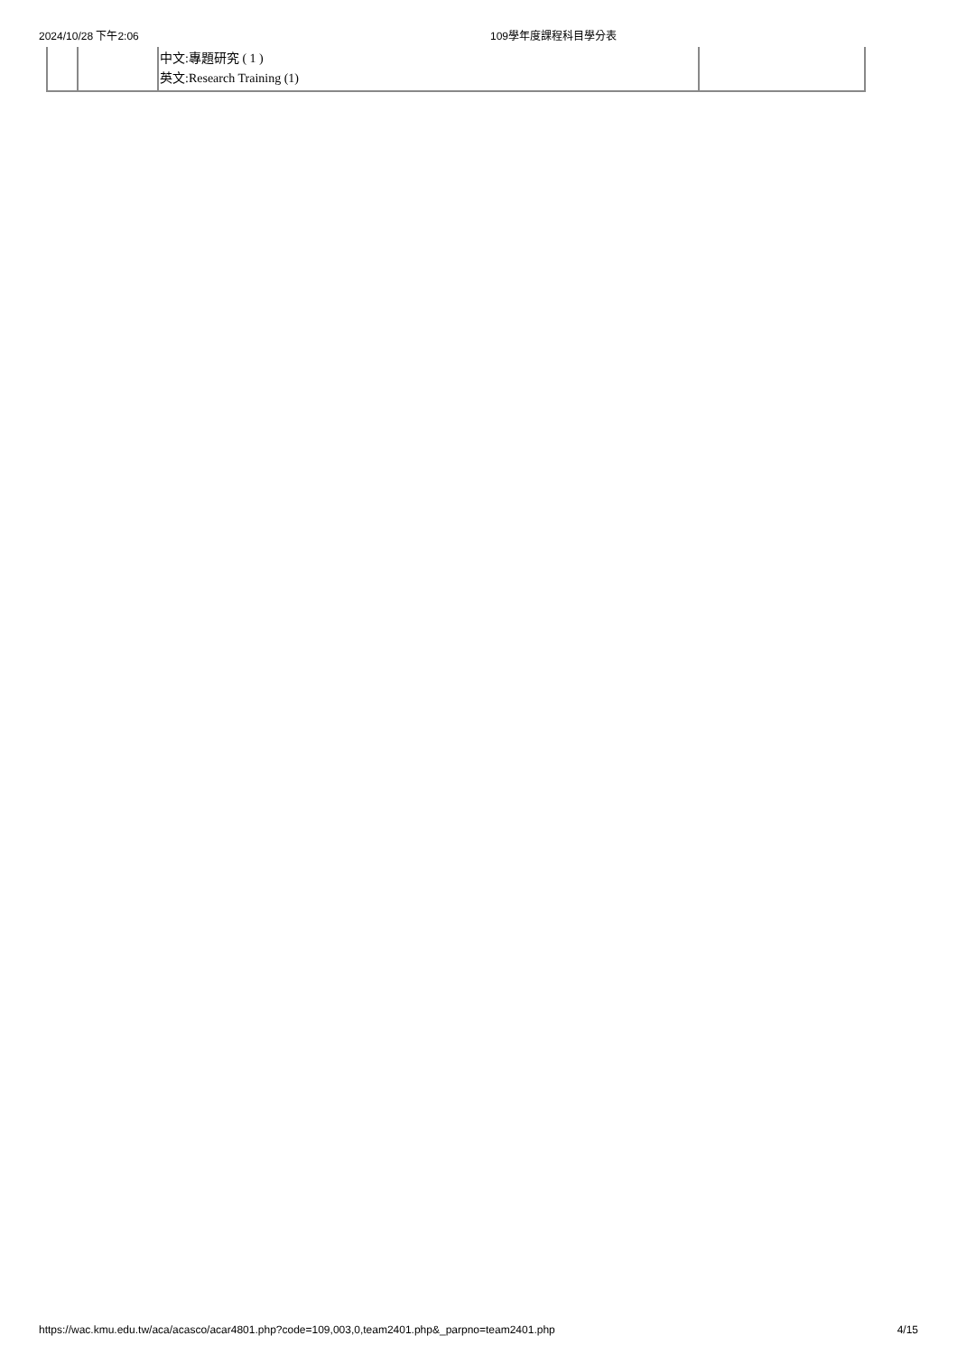2024/10/28 下午2:06 109學年度課程科目學分表
| | | 中文:專題研究 ( 1 ) 英文:Research Training (1) | |
https://wac.kmu.edu.tw/aca/acasco/acar4801.php?code=109,003,0,team2401.php&_parpno=team2401.php 4/15